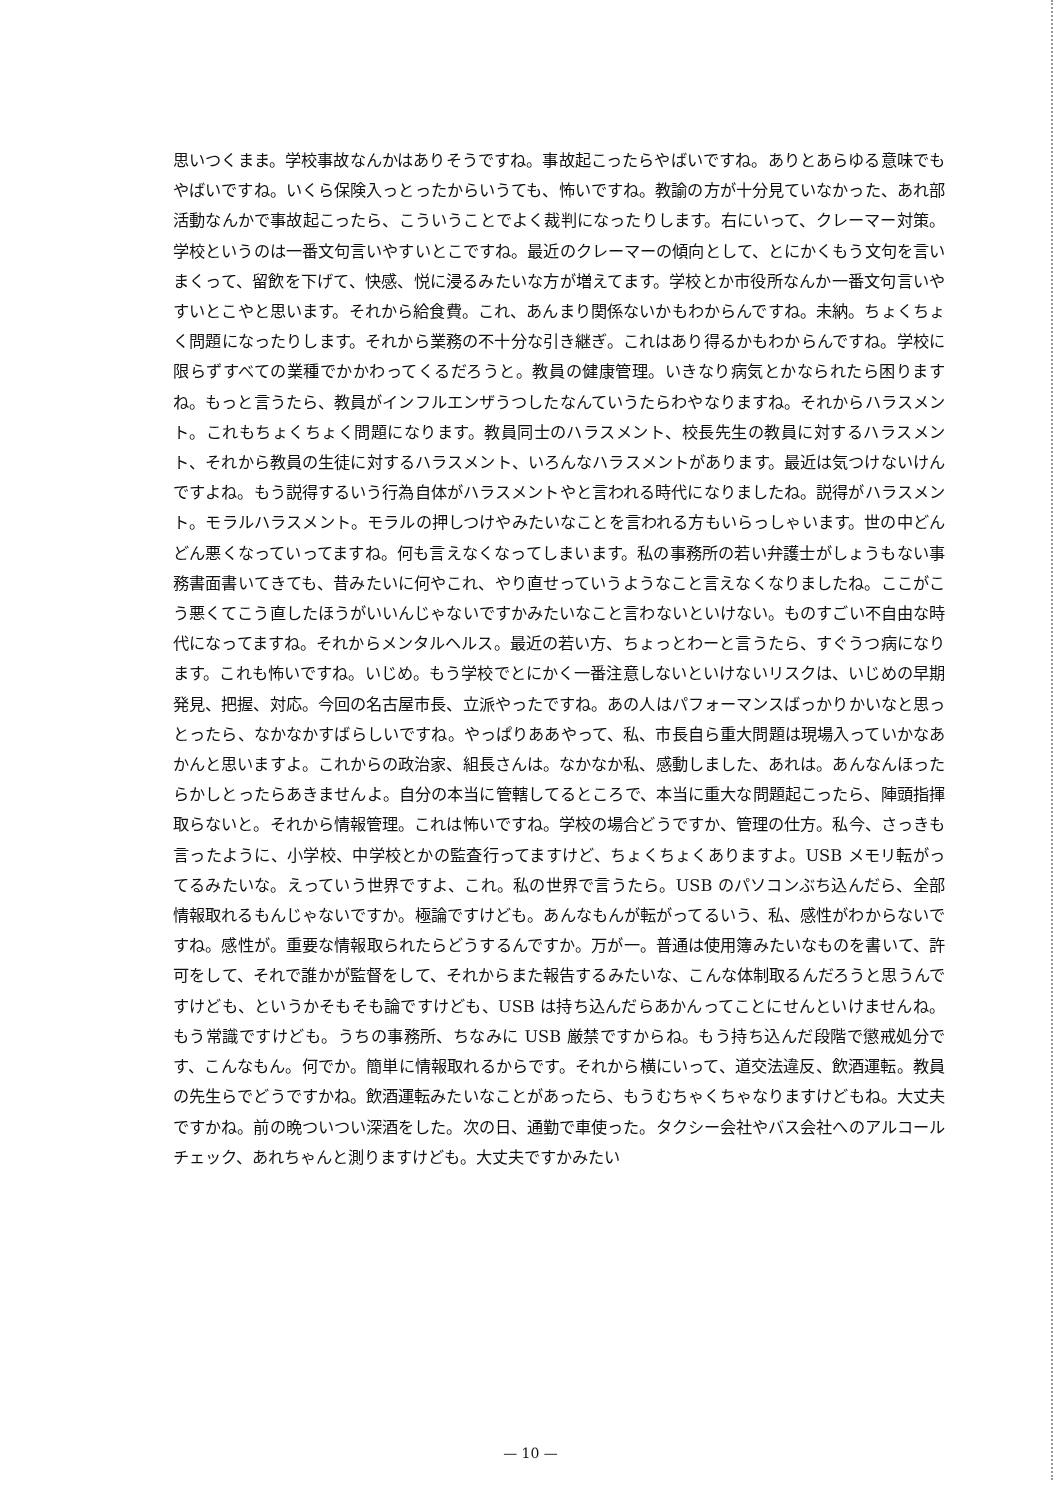思いつくまま。学校事故なんかはありそうですね。事故起こったらやばいですね。ありとあらゆる意味でもやばいですね。いくら保険入っとったからいうても、怖いですね。教諭の方が十分見ていなかった、あれ部活動なんかで事故起こったら、こういうことでよく裁判になったりします。右にいって、クレーマー対策。学校というのは一番文句言いやすいとこですね。最近のクレーマーの傾向として、とにかくもう文句を言いまくって、留飲を下げて、快感、悦に浸るみたいな方が増えてます。学校とか市役所なんか一番文句言いやすいとこやと思います。それから給食費。これ、あんまり関係ないかもわからんですね。未納。ちょくちょく問題になったりします。それから業務の不十分な引き継ぎ。これはあり得るかもわからんですね。学校に限らずすべての業種でかかわってくるだろうと。教員の健康管理。いきなり病気とかなられたら困りますね。もっと言うたら、教員がインフルエンザうつしたなんていうたらわやなりますね。それからハラスメント。これもちょくちょく問題になります。教員同士のハラスメント、校長先生の教員に対するハラスメント、それから教員の生徒に対するハラスメント、いろんなハラスメントがあります。最近は気つけないけんですよね。もう説得するいう行為自体がハラスメントやと言われる時代になりましたね。説得がハラスメント。モラルハラスメント。モラルの押しつけやみたいなことを言われる方もいらっしゃいます。世の中どんどん悪くなっていってますね。何も言えなくなってしまいます。私の事務所の若い弁護士がしょうもない事務書面書いてきても、昔みたいに何やこれ、やり直せっていうようなこと言えなくなりましたね。ここがこう悪くてこう直したほうがいいんじゃないですかみたいなこと言わないといけない。ものすごい不自由な時代になってますね。それからメンタルヘルス。最近の若い方、ちょっとわーと言うたら、すぐうつ病になります。これも怖いですね。いじめ。もう学校でとにかく一番注意しないといけないリスクは、いじめの早期発見、把握、対応。今回の名古屋市長、立派やったですね。あの人はパフォーマンスばっかりかいなと思っとったら、なかなかすばらしいですね。やっぱりああやって、私、市長自ら重大問題は現場入っていかなあかんと思いますよ。これからの政治家、組長さんは。なかなか私、感動しました、あれは。あんなんほったらかしとったらあきませんよ。自分の本当に管轄してるところで、本当に重大な問題起こったら、陣頭指揮取らないと。それから情報管理。これは怖いですね。学校の場合どうですか、管理の仕方。私今、さっきも言ったように、小学校、中学校とかの監査行ってますけど、ちょくちょくありますよ。USB メモリ転がってるみたいな。えっていう世界ですよ、これ。私の世界で言うたら。USB のパソコンぶち込んだら、全部情報取れるもんじゃないですか。極論ですけども。あんなもんが転がってるいう、私、感性がわからないですね。感性が。重要な情報取られたらどうするんですか。万が一。普通は使用簿みたいなものを書いて、許可をして、それで誰かが監督をして、それからまた報告するみたいな、こんな体制取るんだろうと思うんですけども、というかそもそも論ですけども、USB は持ち込んだらあかんってことにせんといけませんね。もう常識ですけども。うちの事務所、ちなみに USB 厳禁ですからね。もう持ち込んだ段階で懲戒処分です、こんなもん。何でか。簡単に情報取れるからです。それから横にいって、道交法違反、飲酒運転。教員の先生らでどうですかね。飲酒運転みたいなことがあったら、もうむちゃくちゃなりますけどもね。大丈夫ですかね。前の晩ついつい深酒をした。次の日、通勤で車使った。タクシー会社やバス会社へのアルコールチェック、あれちゃんと測りますけども。大丈夫ですかみたい
— 10 —